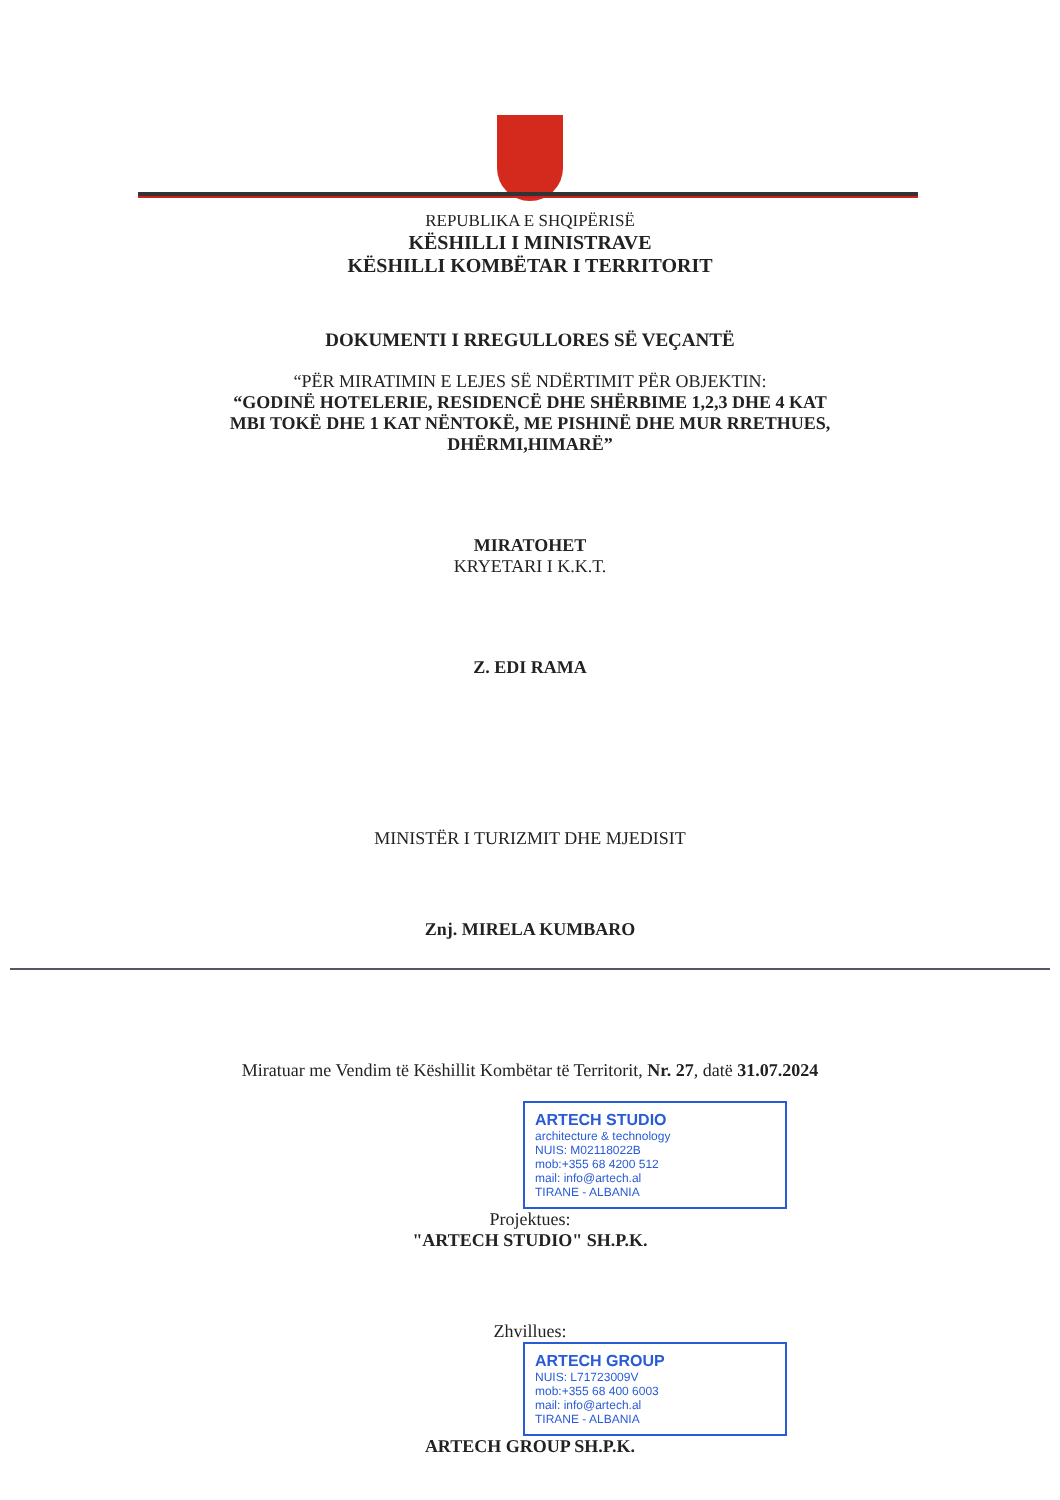REPUBLIKA E SHQIPËRISË
KËSHILLI I MINISTRAVE
KËSHILLI KOMBËTAR I TERRITORIT
DOKUMENTI I RREGULLORES SË VEÇANTË
“PËR MIRATIMIN E LEJES SË NDËRTIMIT PËR OBJEKTIN:
“GODINË HOTELERIE, RESIDENCË DHE SHËRBIME 1,2,3 DHE 4 KAT
MBI TOKË DHE 1 KAT NËNTOKË, ME PISHINË DHE MUR RRETHUES,
DHËRMI,HIMARË”
MIRATOHET
KRYETARI I K.K.T.
Z. EDI RAMA
MINISTËR I TURIZMIT DHE MJEDISIT
Znj. MIRELA KUMBARO
Miratuar me Vendim të Këshillit Kombëtar të Territorit, Nr. 27, datë 31.07.2024
ARTECH STUDIO
architecture & technology
NUIS: M02118022B
mob:+355 68 4200 512
mail: info@artech.al
TIRANE - ALBANIA
Projektues:
"ARTECH STUDIO" SH.P.K.
Zhvillues:
ARTECH GROUP
NUIS: L71723009V
mob:+355 68 400 6003
mail: info@artech.al
TIRANE - ALBANIA
ARTECH GROUP SH.P.K.